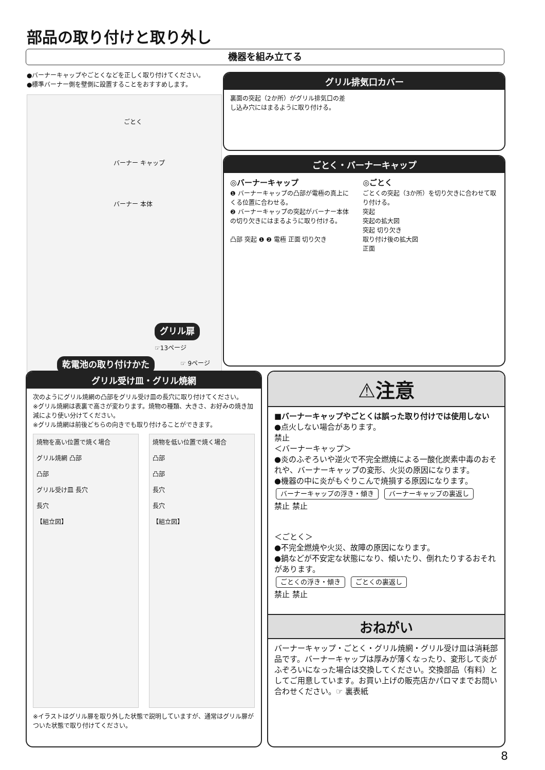部品の取り付けと取り外し
機器を組み立てる
●バーナーキャップやごとくなどを正しく取り付けてください。
●標準バーナー側を壁側に設置することをおすすめします。
ごとく
バーナー キャップ
バーナー 本体
グリル扉
☞13ページ
乾電池の取り付けかた ☞ 9ページ
グリル排気口カバー
裏面の突起（2か所）がグリル排気口の差し込み穴にはまるように取り付ける。
ごとく・バーナーキャップ
◎バーナーキャップ
❶ バーナーキャップの凸部が電極の真上にくる位置に合わせる。
❷ バーナーキャップの突起がバーナー本体の切り欠きにはまるように取り付ける。
凸部 突起 ❶ ❷ 電極 正面 切り欠き
◎ごとく
ごとくの突起（3か所）を切り欠きに合わせて取り付ける。
突起
突起の拡大図
突起 切り欠き
取り付け後の拡大図
正面
グリル受け皿・グリル焼網
次のようにグリル焼網の凸部をグリル受け皿の長穴に取り付けてください。
※グリル焼網は表裏で高さが変わります。焼物の種類、大きさ、お好みの焼き加減により使い分けてください。
※グリル焼網は前後どちらの向きでも取り付けることができます。
焼物を高い位置で焼く場合
グリル焼網 凸部
凸部
グリル受け皿 長穴
長穴
【組立図】
焼物を低い位置で焼く場合
凸部
凸部
長穴
長穴
【組立図】
※イラストはグリル扉を取り外した状態で説明していますが、通常はグリル扉がついた状態で取り付けてください。
⚠注意
■バーナーキャップやごとくは誤った取り付けでは使用しない
●点火しない場合があります。
禁止
＜バーナーキャップ＞
●炎のふぞろいや逆火で不完全燃焼による一酸化炭素中毒のおそれや、バーナーキャップの変形、火災の原因になります。
●機器の中に炎がもぐりこんで焼損する原因になります。
バーナーキャップの浮き・傾き バーナーキャップの裏返し
禁止 禁止
＜ごとく＞
●不完全燃焼や火災、故障の原因になります。
●鍋などが不安定な状態になり、傾いたり、倒れたりするおそれがあります。
ごとくの浮き・傾き ごとくの裏返し
禁止 禁止
おねがい
バーナーキャップ・ごとく・グリル焼網・グリル受け皿は消耗部品です。バーナーキャップは厚みが薄くなったり、変形して炎がふぞろいになった場合は交換してください。交換部品（有料）としてご用意しています。お買い上げの販売店かパロマまでお問い合わせください。☞ 裏表紙
8